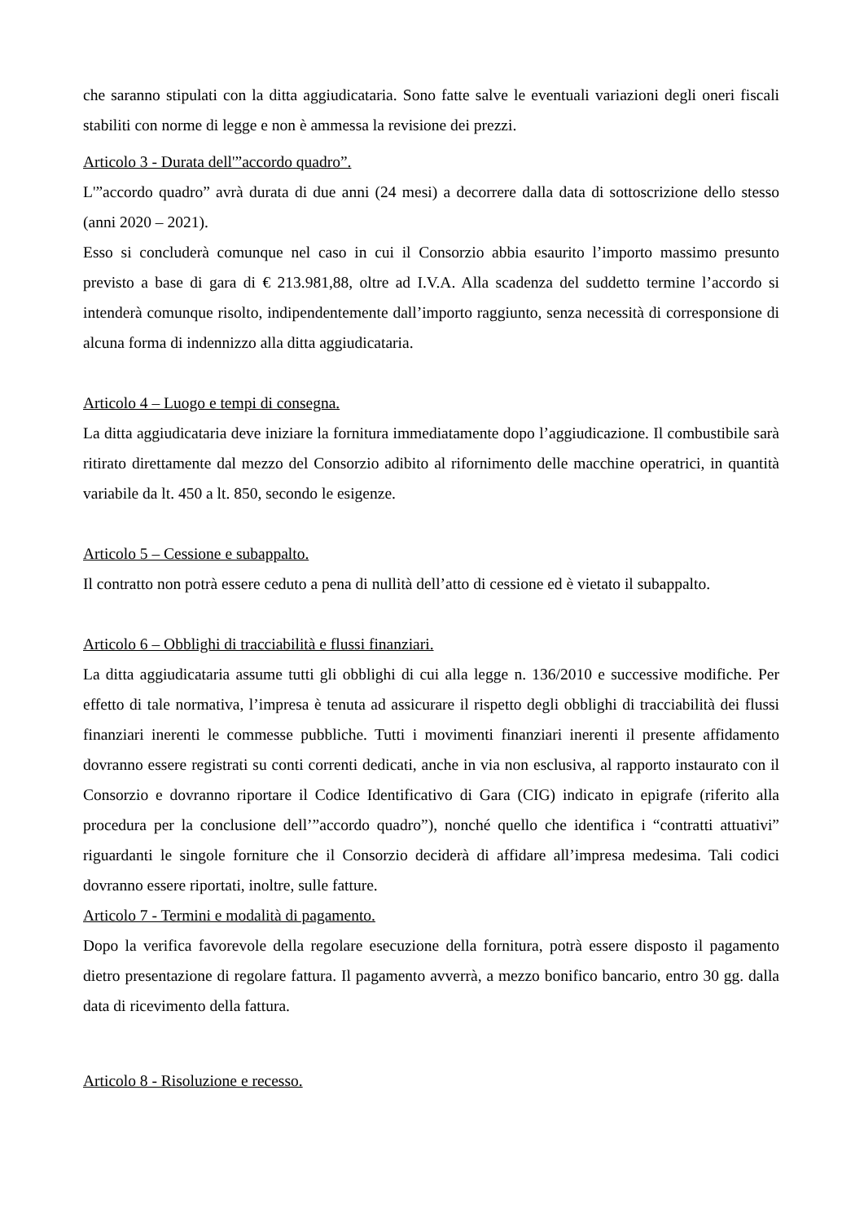che saranno stipulati con la ditta aggiudicataria. Sono fatte salve le eventuali variazioni degli oneri fiscali stabiliti con norme di legge e non è ammessa la revisione dei prezzi.
Articolo 3 - Durata dell'”accordo quadro”.
L'”accordo quadro” avrà durata di due anni (24 mesi) a decorrere dalla data di sottoscrizione dello stesso (anni 2020 – 2021).
Esso si concluderà comunque nel caso in cui il Consorzio abbia esaurito l’importo massimo presunto previsto a base di gara di € 213.981,88, oltre ad I.V.A. Alla scadenza del suddetto termine l’accordo si intenderà comunque risolto, indipendentemente dall’importo raggiunto, senza necessità di corresponsione di alcuna forma di indennizzo alla ditta aggiudicataria.
Articolo 4 – Luogo e tempi di consegna.
La ditta aggiudicataria deve iniziare la fornitura immediatamente dopo l’aggiudicazione. Il combustibile sarà ritirato direttamente dal mezzo del Consorzio adibito al rifornimento delle macchine operatrici, in quantità variabile da lt. 450 a lt. 850, secondo le esigenze.
Articolo 5 – Cessione e subappalto.
Il contratto non potrà essere ceduto a pena di nullità dell’atto di cessione ed è vietato il subappalto.
Articolo 6 – Obblighi di tracciabilità e flussi finanziari.
La ditta aggiudicataria assume tutti gli obblighi di cui alla legge n. 136/2010 e successive modifiche. Per effetto di tale normativa, l’impresa è tenuta ad assicurare il rispetto degli obblighi di tracciabilità dei flussi finanziari inerenti le commesse pubbliche. Tutti i movimenti finanziari inerenti il presente affidamento dovranno essere registrati su conti correnti dedicati, anche in via non esclusiva, al rapporto instaurato con il Consorzio e dovranno riportare il Codice Identificativo di Gara (CIG) indicato in epigrafe (riferito alla procedura per la conclusione dell’”accordo quadro”), nonché quello che identifica i “contratti attuativi” riguardanti le singole forniture che il Consorzio deciderà di affidare all’impresa medesima. Tali codici dovranno essere riportati, inoltre, sulle fatture.
Articolo 7 - Termini e modalità di pagamento.
Dopo la verifica favorevole della regolare esecuzione della fornitura, potrà essere disposto il pagamento dietro presentazione di regolare fattura. Il pagamento avverrà, a mezzo bonifico bancario, entro 30 gg. dalla data di ricevimento della fattura.
Articolo 8 - Risoluzione e recesso.